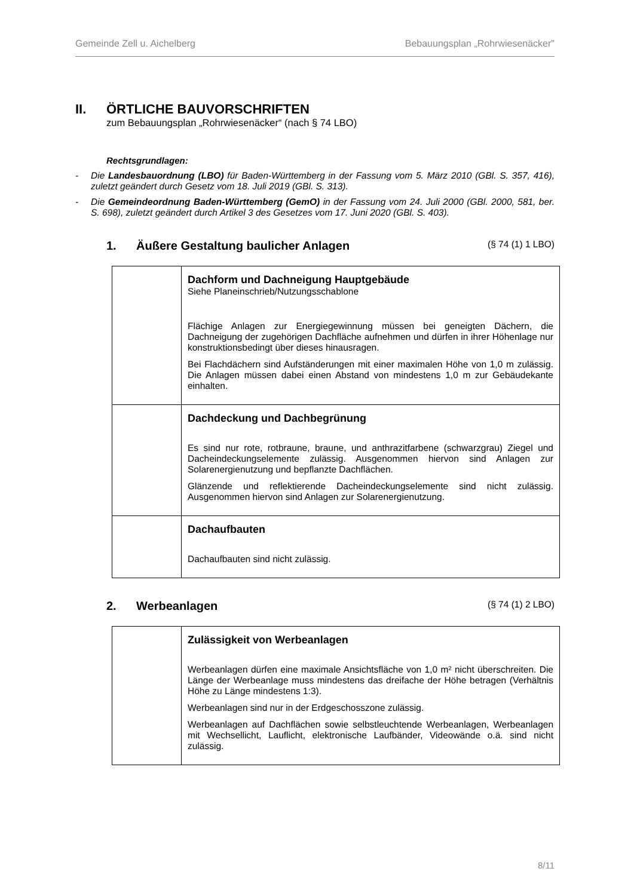Gemeinde Zell u. Aichelberg Bebauungsplan „Rohrwiesenäcker"
II. ÖRTLICHE BAUVORSCHRIFTEN
zum Bebauungsplan „Rohrwiesenäcker“ (nach § 74 LBO)
Rechtsgrundlagen:
- Die Landesbauordnung (LBO) für Baden-Württemberg in der Fassung vom 5. März 2010 (GBl. S. 357, 416), zuletzt geändert durch Gesetz vom 18. Juli 2019 (GBl. S. 313).
- Die Gemeindeordnung Baden-Württemberg (GemO) in der Fassung vom 24. Juli 2000 (GBl. 2000, 581, ber. S. 698), zuletzt geändert durch Artikel 3 des Gesetzes vom 17. Juni 2020 (GBl. S. 403).
1. Äußere Gestaltung baulicher Anlagen (§ 74 (1) 1 LBO)
| | Dachform und Dachneigung Hauptgebäude Siehe Planeinschrieb/Nutzungsschablone Flächige Anlagen zur Energiegewinnung müssen bei geneigten Dächern, die Dachneigung der zugehörigen Dachfläche aufnehmen und dürfen in ihrer Höhenlage nur konstruktionsbedingt über dieses hinausragen. Bei Flachdächern sind Aufständerungen mit einer maximalen Höhe von 1,0 m zulässig. Die Anlagen müssen dabei einen Abstand von mindestens 1,0 m zur Gebäudekante einhalten. |
| | Dachdeckung und Dachbegrünung Es sind nur rote, rotbraune, braune, und anthrazitfarbene (schwarzgrau) Ziegel und Dacheindeckungselemente zulässig. Ausgenommen hiervon sind Anlagen zur Solarenergienutzung und bepflanzte Dachflächen. Glänzende und reflektierende Dacheindeckungselemente sind nicht zulässig. Ausgenommen hiervon sind Anlagen zur Solarenergienutzung. |
| | Dachaufbauten Dachaufbauten sind nicht zulässig. |
2. Werbeanlagen (§ 74 (1) 2 LBO)
| | Zulässigkeit von Werbeanlagen Werbeanlagen dürfen eine maximale Ansichtsfläche von 1,0 m² nicht überschreiten. Die Länge der Werbeanlage muss mindestens das dreifache der Höhe betragen (Verhältnis Höhe zu Länge mindestens 1:3). Werbeanlagen sind nur in der Erdgeschosszone zulässig. Werbeanlagen auf Dachflächen sowie selbstleuchtende Werbeanlagen, Werbeanlagen mit Wechsellicht, Lauflicht, elektronische Laufbänder, Videowände o.ä. sind nicht zulässig. |
8/11